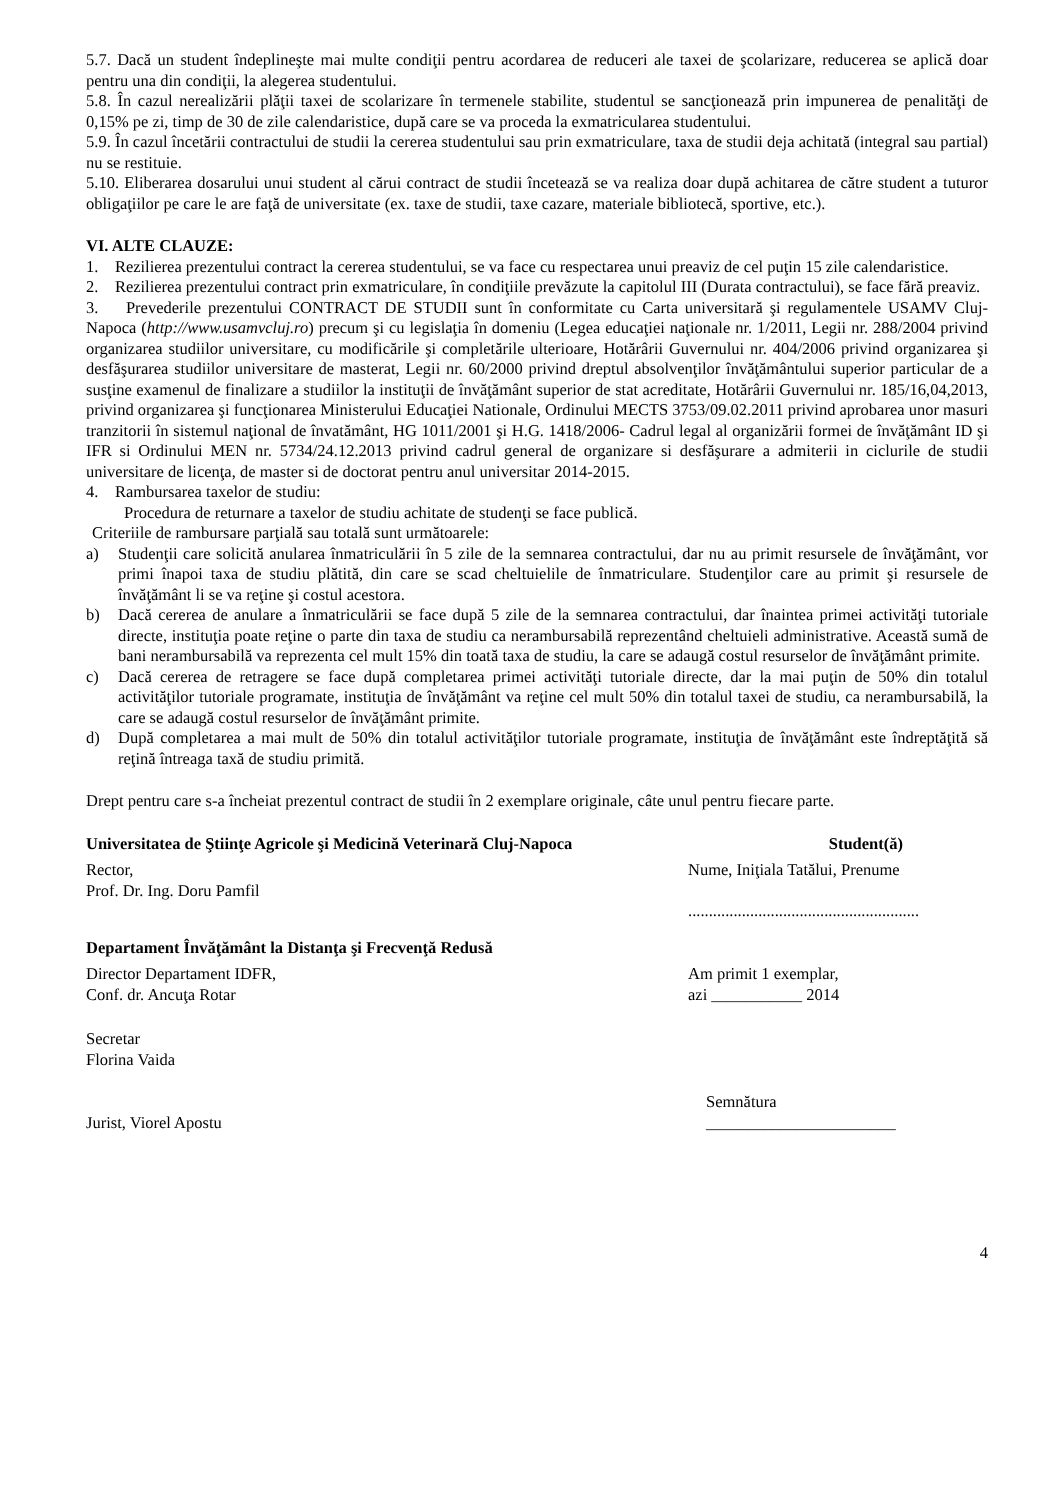5.7. Dacă un student îndeplineşte mai multe condiţii pentru acordarea de reduceri ale taxei de şcolarizare, reducerea se aplică doar pentru una din condiţii, la alegerea studentului.
5.8. În cazul nerealizării plăţii taxei de scolarizare în termenele stabilite, studentul se sancţionează prin impunerea de penalităţi de 0,15% pe zi, timp de 30 de zile calendaristice, după care se va proceda la exmatricularea studentului.
5.9. În cazul încetării contractului de studii la cererea studentului sau prin exmatriculare, taxa de studii deja achitată (integral sau partial) nu se restituie.
5.10. Eliberarea dosarului unui student al cărui contract de studii încetează se va realiza doar după achitarea de către student a tuturor obligaţiilor pe care le are faţă de universitate (ex. taxe de studii, taxe cazare, materiale bibliotecă, sportive, etc.).
VI. ALTE CLAUZE:
1. Rezilierea prezentului contract la cererea studentului, se va face cu respectarea unui preaviz de cel puţin 15 zile calendaristice.
2. Rezilierea prezentului contract prin exmatriculare, în condiţiile prevăzute la capitolul III (Durata contractului), se face fără preaviz.
3. Prevederile prezentului CONTRACT DE STUDII sunt în conformitate cu Carta universitară şi regulamentele USAMV Cluj-Napoca (http://www.usamvcluj.ro) precum şi cu legislaţia în domeniu (Legea educaţiei naţionale nr. 1/2011, Legii nr. 288/2004 privind organizarea studiilor universitare, cu modificările şi completările ulterioare, Hotărârii Guvernului nr. 404/2006 privind organizarea şi desfăşurarea studiilor universitare de masterat, Legii nr. 60/2000 privind dreptul absolvenţilor învăţământului superior particular de a susţine examenul de finalizare a studiilor la instituţii de învăţământ superior de stat acreditate, Hotărârii Guvernului nr. 185/16,04,2013, privind organizarea şi funcţionarea Ministerului Educaţiei Nationale, Ordinului MECTS 3753/09.02.2011 privind aprobarea unor masuri tranzitorii în sistemul naţional de învatământ, HG 1011/2001 şi H.G. 1418/2006- Cadrul legal al organizării formei de învăţământ ID şi IFR si Ordinului MEN nr. 5734/24.12.2013 privind cadrul general de organizare si desfăşurare a admiterii in ciclurile de studii universitare de licenţa, de master si de doctorat pentru anul universitar 2014-2015.
4. Rambursarea taxelor de studiu:
Procedura de returnare a taxelor de studiu achitate de studenţi se face publică.
Criteriile de rambursare parţială sau totală sunt următoarele:
a) Studenţii care solicită anularea înmatriculării în 5 zile de la semnarea contractului, dar nu au primit resursele de învăţământ, vor primi înapoi taxa de studiu plătită, din care se scad cheltuielile de înmatriculare. Studenţilor care au primit şi resursele de învăţământ li se va reţine şi costul acestora.
b) Dacă cererea de anulare a înmatriculării se face după 5 zile de la semnarea contractului, dar înaintea primei activităţi tutoriale directe, instituţia poate reţine o parte din taxa de studiu ca nerambursabilă reprezentând cheltuieli administrative. Această sumă de bani nerambursabilă va reprezenta cel mult 15% din toată taxa de studiu, la care se adaugă costul resurselor de învăţământ primite.
c) Dacă cererea de retragere se face după completarea primei activităţi tutoriale directe, dar la mai puţin de 50% din totalul activităţilor tutoriale programate, instituţia de învăţământ va reţine cel mult 50% din totalul taxei de studiu, ca nerambursabilă, la care se adaugă costul resurselor de învăţământ primite.
d) După completarea a mai mult de 50% din totalul activităţilor tutoriale programate, instituţia de învăţământ este îndreptăţită să reţină întreaga taxă de studiu primită.
Drept pentru care s-a încheiat prezentul contract de studii în 2 exemplare originale, câte unul pentru fiecare parte.
Universitatea de Ştiinţe Agricole şi Medicină Veterinară Cluj-Napoca Student(ă)
Rector,
Prof. Dr. Ing. Doru Pamfil
Nume, Iniţiala Tatălui, Prenume
........................................................
Departament Învăţământ la Distanţa şi Frecvenţă Redusă
Director Departament IDFR,
Conf. dr. Ancuţa Rotar
Am primit 1 exemplar,
azi ___________ 2014
Secretar
Florina Vaida
Jurist, Viorel Apostu Semnătura
_______________________
4